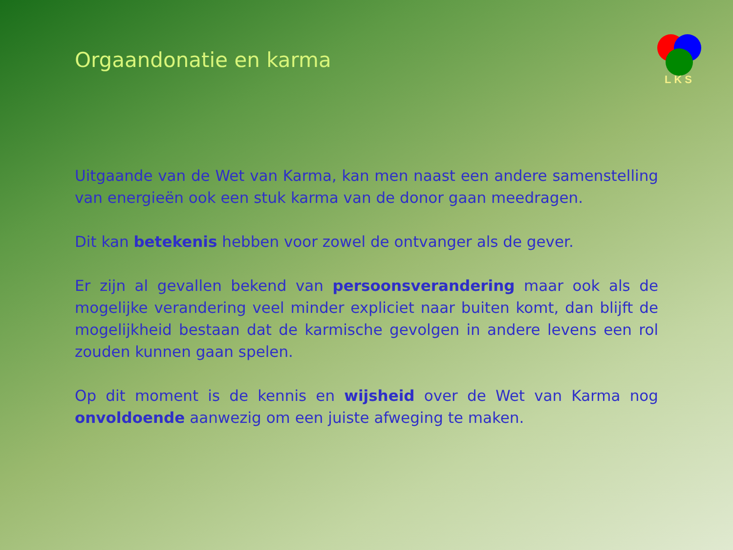LKS
Orgaandonatie en karma
Uitgaande van de Wet van Karma, kan men naast een andere samenstelling van energieën ook een stuk karma van de donor gaan meedragen.
Dit kan betekenis hebben voor zowel de ontvanger als de gever.
Er zijn al gevallen bekend van persoonsverandering maar ook als de mogelijke verandering veel minder expliciet naar buiten komt, dan blijft de mogelijkheid bestaan dat de karmische gevolgen in andere levens een rol zouden kunnen gaan spelen.
Op dit moment is de kennis en wijsheid over de Wet van Karma nog onvoldoende aanwezig om een juiste afweging te maken.